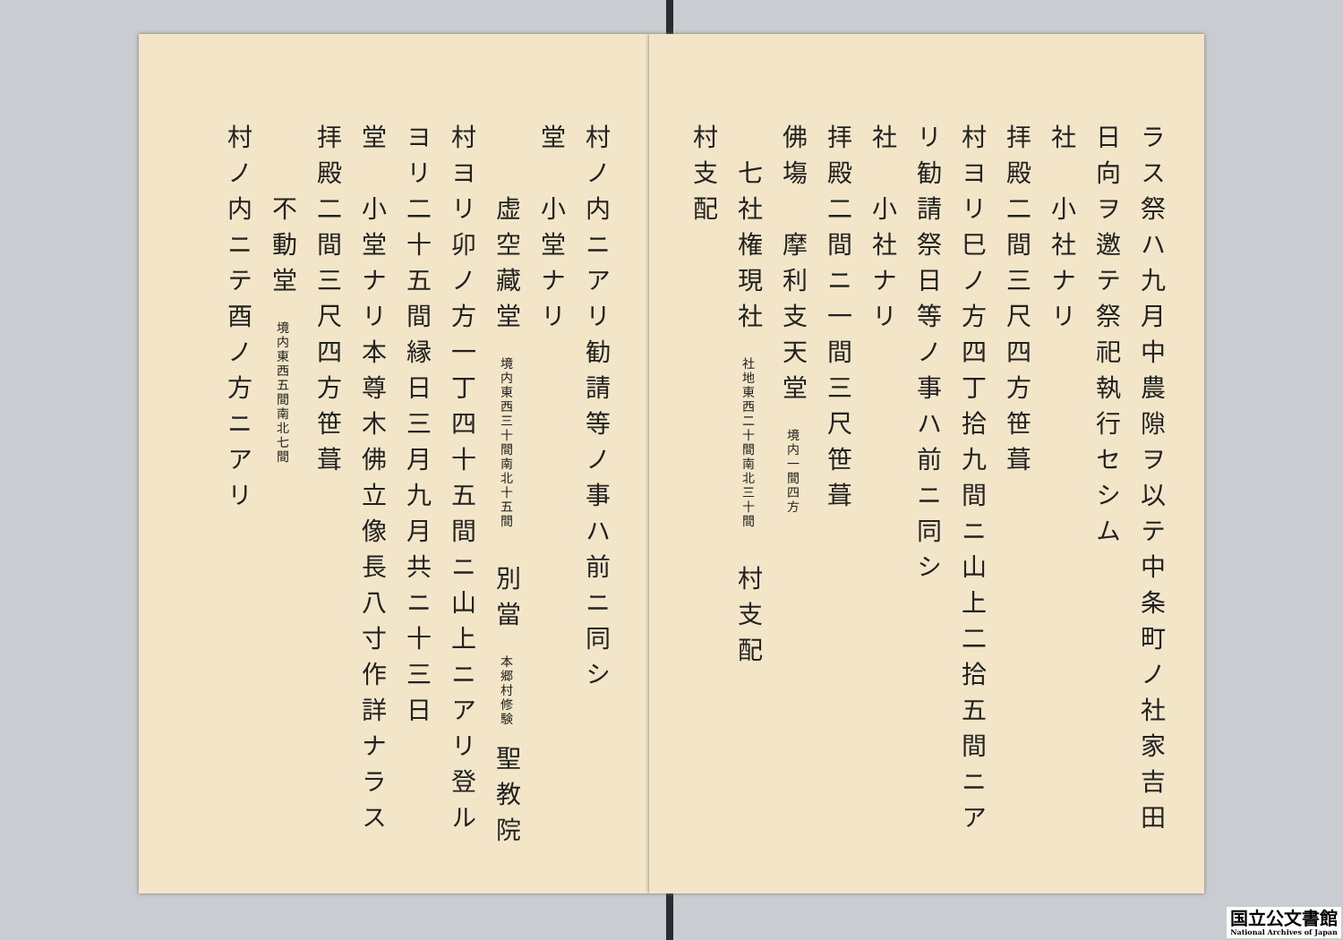ラス祭ハ九月中農隙ヲ以テ中条町ノ社家吉田
日向ヲ邀テ祭祀執行セシム
社　小社ナリ
拝殿二間三尺四方笹葺
村ヨリ巳ノ方四丁拾九間ニ山上二拾五間ニア
リ勧請祭日等ノ事ハ前ニ同シ
社　小社ナリ
拝殿二間ニ一間三尺笹葺
佛塲　摩利支天堂 境内一間四方
　七社権現社 社地東西二十間南北三十間　村支配
村支配
村ノ内ニアリ勧請等ノ事ハ前ニ同シ
堂　小堂ナリ
　　虚空藏堂 境内東西三十間南北十五間　別當 本郷村修験 聖教院
村ヨリ卯ノ方一丁四十五間ニ山上ニアリ登ル
ヨリ二十五間縁日三月九月共ニ十三日
堂　小堂ナリ本尊木佛立像長八寸作詳ナラス
拝殿二間三尺四方笹葺
　　不動堂 境内東西五間南北七間
村ノ内ニテ酉ノ方ニアリ
国立公文書館
National Archives of Japan